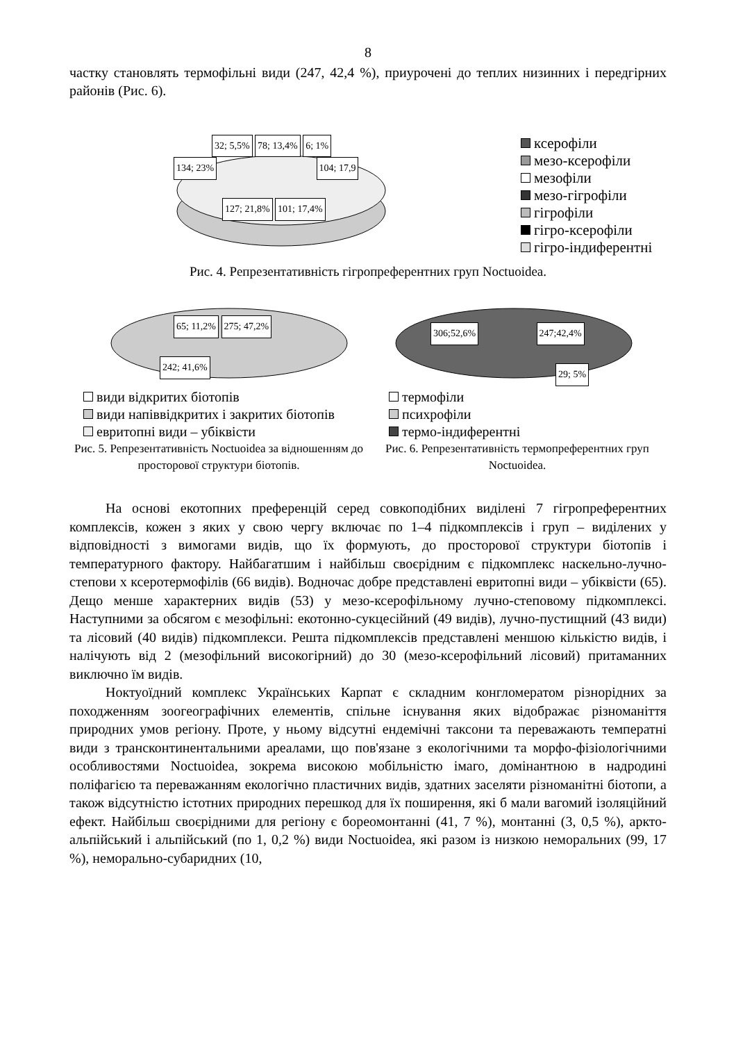8
частку становлять термофільні види (247, 42,4 %), приурочені до теплих низинних і передгірних районів (Рис. 6).
32; 5,5% 78; 13,4% 6; 1%
134; 23% 104; 17,9
127; 21,8% 101; 17,4%
ксерофіли
мезо-ксерофіли
мезофіли
мезо-гігрофіли
гігрофіли
гігро-ксерофіли
гігро-індиферентні
Рис. 4. Репрезентативність гігропреферентних груп Noctuoidea.
65; 11,2% 275; 47,2%
242; 41,6%
види відкритих біотопів
види напіввідкритих і закритих біотопів
евритопні види – убіквісти
Рис. 5. Репрезентативність Noctuoidea за відношенням до просторової структури біотопів.
306;52,6% 247;42,4%
29; 5%
термофіли
психрофіли
термо-індиферентні
Рис. 6. Репрезентативність термопреферентних груп Noctuoidea.
На основі екотопних преференцій серед совкоподібних виділені 7 гігропреферентних комплексів, кожен з яких у свою чергу включає по 1–4 підкомплексів і груп – виділених у відповідності з вимогами видів, що їх формують, до просторової структури біотопів і температурного фактору. Найбагатшим і найбільш своєрідним є підкомплекс наскельно-лучно-степови х ксеротермофілів (66 видів). Водночас добре представлені евритопні види – убіквісти (65). Дещо менше характерних видів (53) у мезо-ксерофільному лучно-степовому підкомплексі. Наступними за обсягом є мезофільні: екотонно-сукцесійний (49 видів), лучно-пустищний (43 види) та лісовий (40 видів) підкомплекси. Решта підкомплексів представлені меншою кількістю видів, і налічують від 2 (мезофільний високогірний) до 30 (мезо-ксерофільний лісовий) притаманних виключно їм видів.
Ноктуоїдний комплекс Українських Карпат є складним конгломератом різнорідних за походженням зоогеографічних елементів, спільне існування яких відображає різноманіття природних умов регіону. Проте, у ньому відсутні ендемічні таксони та переважають температні види з трансконтинентальними ареалами, що пов'язане з екологічними та морфо-фізіологічними особливостями Noctuoidea, зокрема високою мобільністю імаго, домінантною в надродині поліфагією та переважанням екологічно пластичних видів, здатних заселяти різноманітні біотопи, а також відсутністю істотних природних перешкод для їх поширення, які б мали вагомий ізоляційний ефект. Найбільш своєрідними для регіону є бореомонтанні (41, 7 %), монтанні (3, 0,5 %), аркто-альпійський і альпійський (по 1, 0,2 %) види Noctuoidea, які разом із низкою неморальних (99, 17 %), неморально-субаридних (10,